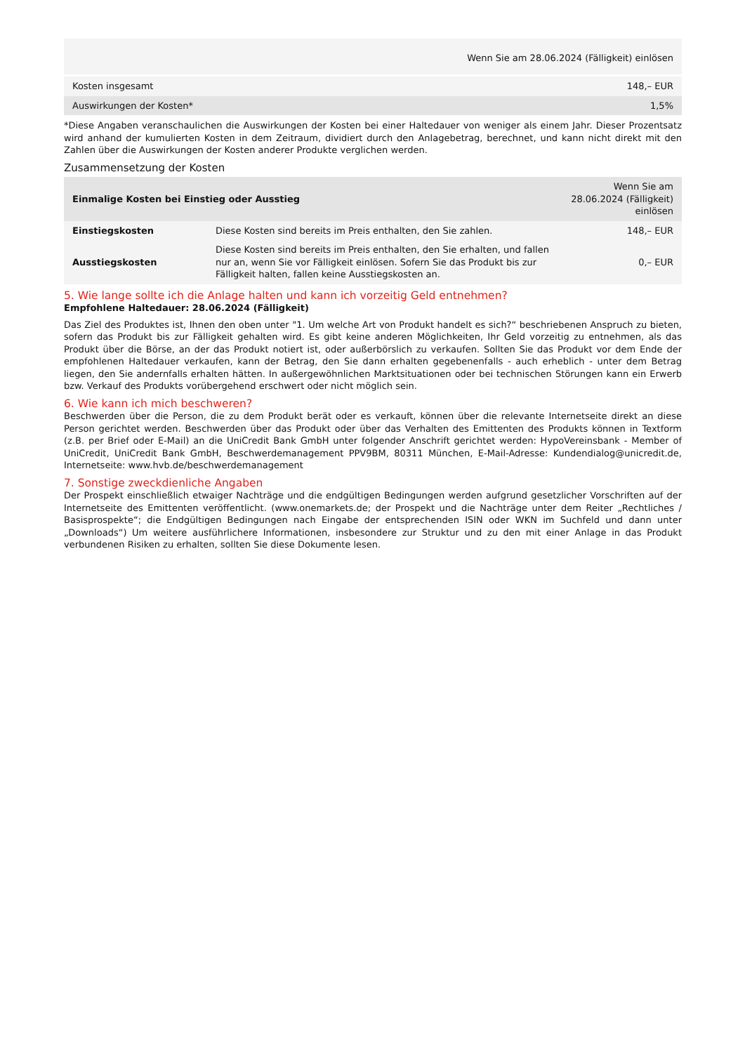| | Wenn Sie am 28.06.2024 (Fälligkeit) einlösen |
| Kosten insgesamt | 148,– EUR |
| Auswirkungen der Kosten* | 1,5% |
*Diese Angaben veranschaulichen die Auswirkungen der Kosten bei einer Haltedauer von weniger als einem Jahr. Dieser Prozentsatz wird anhand der kumulierten Kosten in dem Zeitraum, dividiert durch den Anlagebetrag, berechnet, und kann nicht direkt mit den Zahlen über die Auswirkungen der Kosten anderer Produkte verglichen werden.
Zusammensetzung der Kosten
| Einmalige Kosten bei Einstieg oder Ausstieg | | Wenn Sie am 28.06.2024 (Fälligkeit) einlösen |
| --- | --- | --- |
| Einstiegskosten | Diese Kosten sind bereits im Preis enthalten, den Sie zahlen. | 148,– EUR |
| Ausstiegskosten | Diese Kosten sind bereits im Preis enthalten, den Sie erhalten, und fallen nur an, wenn Sie vor Fälligkeit einlösen. Sofern Sie das Produkt bis zur Fälligkeit halten, fallen keine Ausstiegskosten an. | 0,– EUR |
5. Wie lange sollte ich die Anlage halten und kann ich vorzeitig Geld entnehmen?
Empfohlene Haltedauer: 28.06.2024 (Fälligkeit)
Das Ziel des Produktes ist, Ihnen den oben unter "1. Um welche Art von Produkt handelt es sich?“ beschriebenen Anspruch zu bieten, sofern das Produkt bis zur Fälligkeit gehalten wird. Es gibt keine anderen Möglichkeiten, Ihr Geld vorzeitig zu entnehmen, als das Produkt über die Börse, an der das Produkt notiert ist, oder außerbörslich zu verkaufen. Sollten Sie das Produkt vor dem Ende der empfohlenen Haltedauer verkaufen, kann der Betrag, den Sie dann erhalten gegebenenfalls - auch erheblich - unter dem Betrag liegen, den Sie andernfalls erhalten hätten. In außergewöhnlichen Marktsituationen oder bei technischen Störungen kann ein Erwerb bzw. Verkauf des Produkts vorübergehend erschwert oder nicht möglich sein.
6. Wie kann ich mich beschweren?
Beschwerden über die Person, die zu dem Produkt berät oder es verkauft, können über die relevante Internetseite direkt an diese Person gerichtet werden. Beschwerden über das Produkt oder über das Verhalten des Emittenten des Produkts können in Textform (z.B. per Brief oder E-Mail) an die UniCredit Bank GmbH unter folgender Anschrift gerichtet werden: HypoVereinsbank - Member of UniCredit, UniCredit Bank GmbH, Beschwerdemanagement PPV9BM, 80311 München, E-Mail-Adresse: Kundendialog@unicredit.de, Internetseite: www.hvb.de/beschwerdemanagement
7. Sonstige zweckdienliche Angaben
Der Prospekt einschließlich etwaiger Nachträge und die endgültigen Bedingungen werden aufgrund gesetzlicher Vorschriften auf der Internetseite des Emittenten veröffentlicht. (www.onemarkets.de; der Prospekt und die Nachträge unter dem Reiter „Rechtliches / Basisprospekte“; die Endgültigen Bedingungen nach Eingabe der entsprechenden ISIN oder WKN im Suchfeld und dann unter „Downloads“) Um weitere ausführlichere Informationen, insbesondere zur Struktur und zu den mit einer Anlage in das Produkt verbundenen Risiken zu erhalten, sollten Sie diese Dokumente lesen.